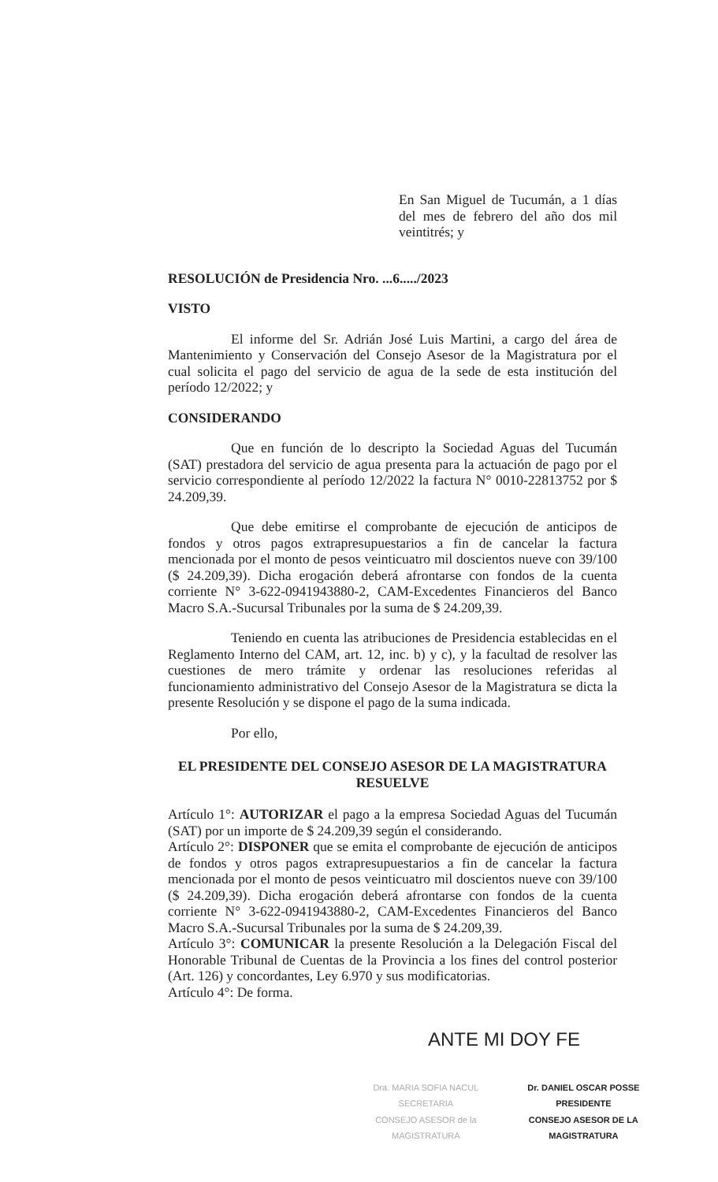En San Miguel de Tucumán, a 1 días del mes de febrero del año dos mil veintitrés; y
RESOLUCIÓN de Presidencia Nro. ...6...../2023
VISTO
El informe del Sr. Adrián José Luis Martini, a cargo del área de Mantenimiento y Conservación del Consejo Asesor de la Magistratura por el cual solicita el pago del servicio de agua de la sede de esta institución del período 12/2022; y
CONSIDERANDO
Que en función de lo descripto la Sociedad Aguas del Tucumán (SAT) prestadora del servicio de agua presenta para la actuación de pago por el servicio correspondiente al período 12/2022 la factura N° 0010-22813752 por $ 24.209,39.
Que debe emitirse el comprobante de ejecución de anticipos de fondos y otros pagos extrapresupuestarios a fin de cancelar la factura mencionada por el monto de pesos veinticuatro mil doscientos nueve con 39/100 ($ 24.209,39). Dicha erogación deberá afrontarse con fondos de la cuenta corriente N° 3-622-0941943880-2, CAM-Excedentes Financieros del Banco Macro S.A.-Sucursal Tribunales por la suma de $ 24.209,39.
Teniendo en cuenta las atribuciones de Presidencia establecidas en el Reglamento Interno del CAM, art. 12, inc. b) y c), y la facultad de resolver las cuestiones de mero trámite y ordenar las resoluciones referidas al funcionamiento administrativo del Consejo Asesor de la Magistratura se dicta la presente Resolución y se dispone el pago de la suma indicada.
Por ello,
EL PRESIDENTE DEL CONSEJO ASESOR DE LA MAGISTRATURA
RESUELVE
Artículo 1°: AUTORIZAR el pago a la empresa Sociedad Aguas del Tucumán (SAT) por un importe de $ 24.209,39 según el considerando.
Artículo 2°: DISPONER que se emita el comprobante de ejecución de anticipos de fondos y otros pagos extrapresupuestarios a fin de cancelar la factura mencionada por el monto de pesos veinticuatro mil doscientos nueve con 39/100 ($ 24.209,39). Dicha erogación deberá afrontarse con fondos de la cuenta corriente N° 3-622-0941943880-2, CAM-Excedentes Financieros del Banco Macro S.A.-Sucursal Tribunales por la suma de $ 24.209,39.
Artículo 3°: COMUNICAR la presente Resolución a la Delegación Fiscal del Honorable Tribunal de Cuentas de la Provincia a los fines del control posterior (Art. 126) y concordantes, Ley 6.970 y sus modificatorias.
Artículo 4°: De forma.
ANTE MI DOY FE
Dra. MARIA SOFIA NACUL
SECRETARIA
CONSEJO ASESOR de la MAGISTRATURA
Dr. DANIEL OSCAR POSSE
PRESIDENTE
CONSEJO ASESOR DE LA MAGISTRATURA